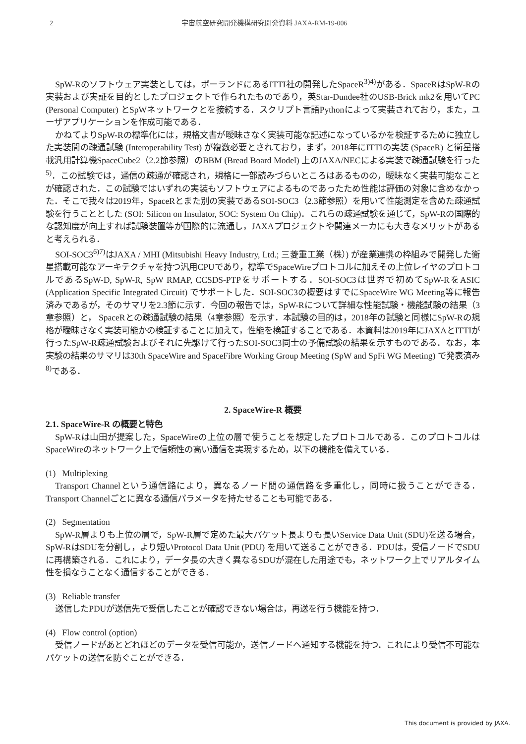2
宇宙航空研究開発機構研究開発資料 JAXA-RM-19-006
SpW-Rのソフトウェア実装としては，ポーランドにあるITTI社の開発したSpaceR<sup>3)4)</sup>がある．SpaceRはSpW-Rの実装および実証を目的としたプロジェクトで作られたものであり，英Star-Dundee社のUSB-Brick mk2を用いてPC (Personal Computer) とSpWネットワークとを接続する．スクリプト言語Pythonによって実装されており，また，ユーザアプリケーションを作成可能である．
かねてよりSpW-Rの標準化には，規格文書が曖昧さなく実装可能な記述になっているかを検証するために独立した実装間の疎通試験 (Interoperability Test) が複数必要とされており，まず，2018年にITTIの実装 (SpaceR) と衛星搭載汎用計算機SpaceCube2（2.2節参照）のBBM (Bread Board Model) 上のJAXA/NECによる実装で疎通試験を行った<sup>5)</sup>．この試験では，通信の疎通が確認され，規格に一部読みづらいところはあるものの，曖昧なく実装可能なことが確認された．この試験ではいずれの実装もソフトウェアによるものであったため性能は評価の対象に含めなかった．そこで我々は2019年，SpaceRとまた別の実装であるSOI-SOC3（2.3節参照）を用いて性能測定を含めた疎通試験を行うこととした (SOI: Silicon on Insulator, SOC: System On Chip)．これらの疎通試験を通じて，SpW-Rの国際的な認知度が向上すれば試験装置等が国際的に流通し，JAXAプロジェクトや関連メーカにも大きなメリットがあると考えられる．
SOI-SOC3<sup>6)7)</sup>はJAXA / MHI (Mitsubishi Heavy Industry, Ltd.; 三菱重工業（株）) が産業連携の枠組みで開発した衛星搭載可能なアーキテクチャを持つ汎用CPUであり，標準でSpaceWireプロトコルに加えその上位レイヤのプロトコルであるSpW-D, SpW-R, SpW RMAP, CCSDS-PTPをサポートする．SOI-SOC3は世界で初めてSpW-RをASIC (Application Specific Integrated Circuit) でサポートした．SOI-SOC3の概要はすでにSpaceWire WG Meeting等に報告済みであるが，そのサマリを2.3節に示す．今回の報告では，SpW-Rについて詳細な性能試験・機能試験の結果（3章参照）と， SpaceRとの疎通試験の結果（4章参照）を示す．本試験の目的は，2018年の試験と同様にSpW-Rの規格が曖昧さなく実装可能かの検証することに加えて，性能を検証することである．本資料は2019年にJAXAとITTIが行ったSpW-R疎通試験およびそれに先駆けて行ったSOI-SOC3同士の予備試験の結果を示すものである．なお，本実験の結果のサマリは30th SpaceWire and SpaceFibre Working Group Meeting (SpW and SpFi WG Meeting) で発表済み<sup>8)</sup>である．
2. SpaceWire-R 概要
2.1. SpaceWire-R の概要と特色
SpW-Rは山田が提案した，SpaceWireの上位の層で使うことを想定したプロトコルである．このプロトコルはSpaceWireのネットワーク上で信頼性の高い通信を実現するため，以下の機能を備えている．
(1) Multiplexing
Transport Channelという通信路により，異なるノード間の通信路を多重化し，同時に扱うことができる．Transport Channelごとに異なる通信パラメータを持たせることも可能である．
(2) Segmentation
SpW-R層よりも上位の層で，SpW-R層で定めた最大パケット長よりも長いService Data Unit (SDU)を送る場合，SpW-RはSDUを分割し，より短いProtocol Data Unit (PDU) を用いて送ることができる．PDUは，受信ノードでSDUに再構築される．これにより，データ長の大きく異なるSDUが混在した用途でも，ネットワーク上でリアルタイム性を損なうことなく通信することができる．
(3) Reliable transfer
送信したPDUが送信先で受信したことが確認できない場合は，再送を行う機能を持つ．
(4) Flow control (option)
受信ノードがあとどれほどのデータを受信可能か，送信ノードへ通知する機能を持つ．これにより受信不可能なパケットの送信を防ぐことができる．
This document is provided by JAXA.